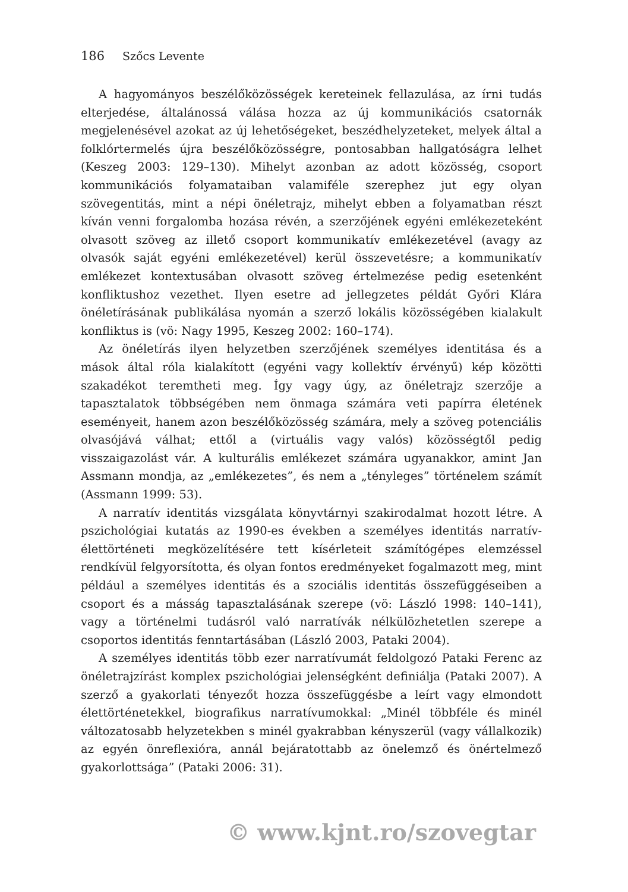186 Szőcs Levente
A hagyományos beszélőközösségek kereteinek fellazulása, az írni tudás elterjedése, általánossá válása hozza az új kommunikációs csatornák megjelenésével azokat az új lehetőségeket, beszédhelyzeteket, melyek által a folklórtermelés újra beszélőközösségre, pontosabban hallgatóságra lelhet (Keszeg 2003: 129–130). Mihelyt azonban az adott közösség, csoport kommunikációs folyamataiban valamiféle szerephez jut egy olyan szövegentitás, mint a népi önéletrajz, mihelyt ebben a folyamatban részt kíván venni forgalomba hozása révén, a szerzőjének egyéni emlékezeteként olvasott szöveg az illető csoport kommunikatív emlékezetével (avagy az olvasók saját egyéni emlékezetével) kerül összevetésre; a kommunikatív emlékezet kontextusában olvasott szöveg értelmezése pedig esetenként konfliktushoz vezethet. Ilyen esetre ad jellegzetes példát Győri Klára önéletírásának publikálása nyomán a szerző lokális közösségében kialakult konfliktus is (vö: Nagy 1995, Keszeg 2002: 160–174).
Az önéletírás ilyen helyzetben szerzőjének személyes identitása és a mások által róla kialakított (egyéni vagy kollektív érvényű) kép közötti szakadékot teremtheti meg. Így vagy úgy, az önéletrajz szerzője a tapasztalatok többségében nem önmaga számára veti papírra életének eseményeit, hanem azon beszélőközösség számára, mely a szöveg potenciális olvasójává válhat; ettől a (virtuális vagy valós) közösségtől pedig visszaigazolást vár. A kulturális emlékezet számára ugyanakkor, amint Jan Assmann mondja, az „emlékezetes”, és nem a „tényleges” történelem számít (Assmann 1999: 53).
A narratív identitás vizsgálata könyvtárnyi szakirodalmat hozott létre. A pszichológiai kutatás az 1990-es években a személyes identitás narratív-élettörténeti megközelítésére tett kísérleteit számítógépes elemzéssel rendkívül felgyorsította, és olyan fontos eredményeket fogalmazott meg, mint például a személyes identitás és a szociális identitás összefüggéseiben a csoport és a másság tapasztalásának szerepe (vö: László 1998: 140–141), vagy a történelmi tudásról való narratívák nélkülözhetetlen szerepe a csoportos identitás fenntartásában (László 2003, Pataki 2004).
A személyes identitás több ezer narratívumát feldolgozó Pataki Ferenc az önéletrajzírást komplex pszichológiai jelenségként definiálja (Pataki 2007). A szerző a gyakorlati tényezőt hozza összefüggésbe a leírt vagy elmondott élettörténetekkel, biografikus narratívumokkal: „Minél többféle és minél változatosabb helyzetekben s minél gyakrabban kényszerül (vagy vállalkozik) az egyén önreflexióra, annál bejáratottabb az önelemző és önértelmező gyakorlottsága” (Pataki 2006: 31).
© www.kjnt.ro/szovegtar